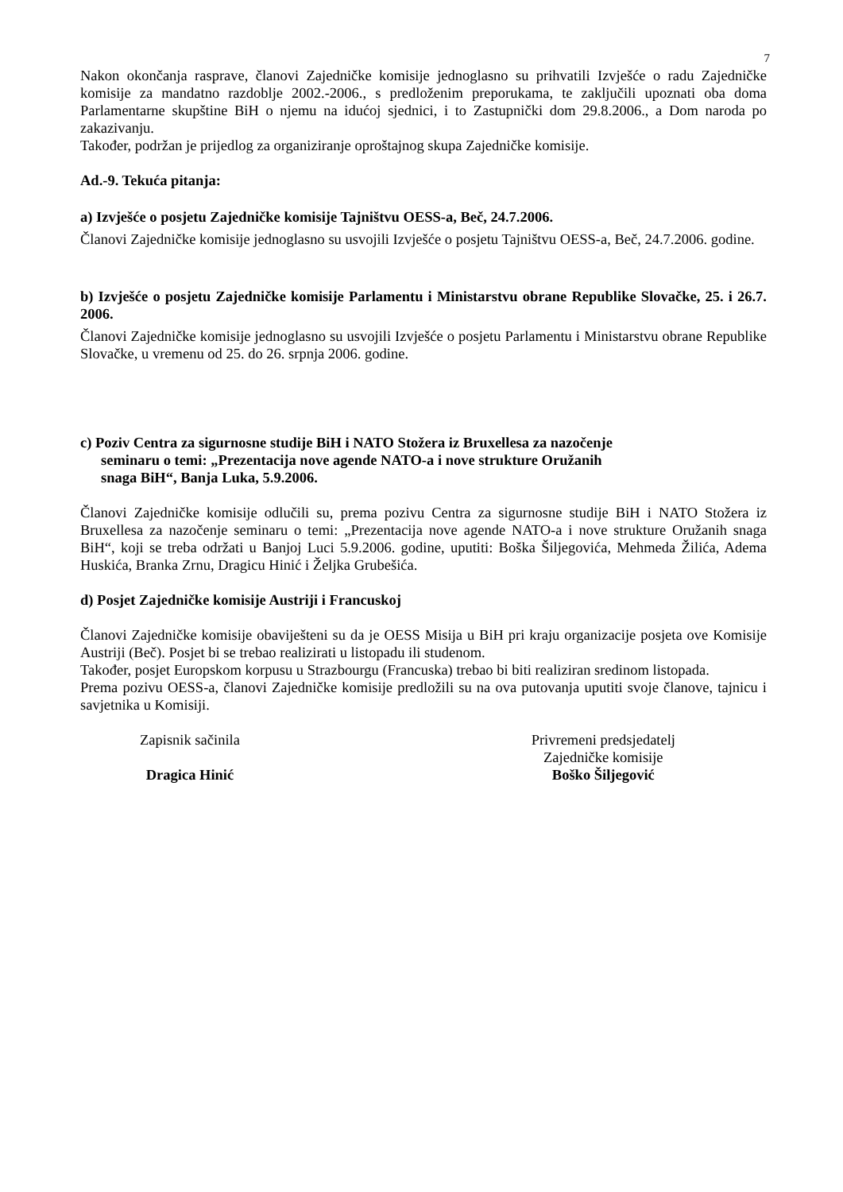7
Nakon okončanja rasprave, članovi Zajedničke komisije jednoglasno su prihvatili Izvješće o radu Zajedničke komisije za mandatno razdoblje 2002.-2006., s predloženim preporukama, te zaključili upoznati oba doma Parlamentarne skupštine BiH o njemu na idućoj sjednici, i to Zastupnički dom 29.8.2006., a Dom naroda po zakazivanju.
Također, podržan je prijedlog za organiziranje oproštajnog skupa Zajedničke komisije.
Ad.-9. Tekuća pitanja:
a) Izvješće o posjetu Zajedničke komisije Tajništvu OESS-a, Beč, 24.7.2006.
Članovi Zajedničke komisije jednoglasno su usvojili Izvješće o posjetu Tajništvu OESS-a, Beč, 24.7.2006. godine.
b) Izvješće o posjetu Zajedničke komisije Parlamentu i Ministarstvu obrane Republike Slovačke, 25. i 26.7. 2006.
Članovi Zajedničke komisije jednoglasno su usvojili Izvješće o posjetu Parlamentu i Ministarstvu obrane Republike Slovačke, u vremenu od 25. do 26. srpnja 2006. godine.
c) Poziv Centra za sigurnosne studije BiH i NATO Stožera iz Bruxellesa za nazočenje
seminaru o temi: „Prezentacija nove agende NATO-a i nove strukture Oružanih
snaga BiH“, Banja Luka, 5.9.2006.
Članovi Zajedničke komisije odlučili su, prema pozivu Centra za sigurnosne studije BiH i NATO Stožera iz Bruxellesa za nazočenje seminaru o temi: „Prezentacija nove agende NATO-a i nove strukture Oružanih snaga BiH“, koji se treba održati u Banjoj Luci 5.9.2006. godine, uputiti: Boška Šiljegovića, Mehmeda Žilića, Adema Huskića, Branka Zrnu, Dragicu Hinić i Željka Grubešića.
d) Posjet Zajedničke komisije Austriji i Francuskoj
Članovi Zajedničke komisije obaviješteni su da je OESS Misija u BiH pri kraju organizacije posjeta ove Komisije Austriji (Beč). Posjet bi se trebao realizirati u listopadu ili studenom.
Također, posjet Europskom korpusu u Strazbourgu (Francuska) trebao bi biti realiziran sredinom listopada.
Prema pozivu OESS-a, članovi Zajedničke komisije predložili su na ova putovanja uputiti svoje članove, tajnicu i savjetnika u Komisiji.
Zapisnik sačinila
Dragica Hinić
Privremeni predsjedatelj
Zajedničke komisije
Boško Šiljegović